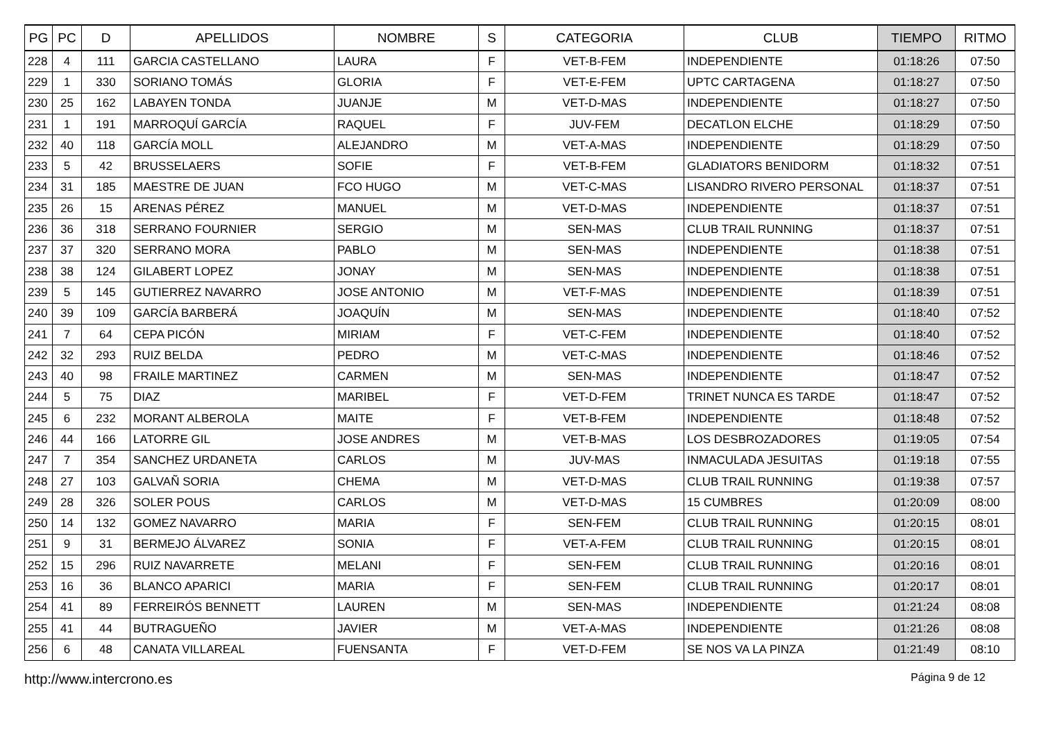| PG | PC | D | APELLIDOS | NOMBRE | S | CATEGORIA | CLUB | TIEMPO | RITMO |
| --- | --- | --- | --- | --- | --- | --- | --- | --- | --- |
| 228 | 4 | 111 | GARCIA CASTELLANO | LAURA | F | VET-B-FEM | INDEPENDIENTE | 01:18:26 | 07:50 |
| 229 | 1 | 330 | SORIANO TOMÁS | GLORIA | F | VET-E-FEM | UPTC CARTAGENA | 01:18:27 | 07:50 |
| 230 | 25 | 162 | LABAYEN TONDA | JUANJE | M | VET-D-MAS | INDEPENDIENTE | 01:18:27 | 07:50 |
| 231 | 1 | 191 | MARROQUÍ GARCÍA | RAQUEL | F | JUV-FEM | DECATLON ELCHE | 01:18:29 | 07:50 |
| 232 | 40 | 118 | GARCÍA MOLL | ALEJANDRO | M | VET-A-MAS | INDEPENDIENTE | 01:18:29 | 07:50 |
| 233 | 5 | 42 | BRUSSELAERS | SOFIE | F | VET-B-FEM | GLADIATORS BENIDORM | 01:18:32 | 07:51 |
| 234 | 31 | 185 | MAESTRE DE JUAN | FCO HUGO | M | VET-C-MAS | LISANDRO RIVERO PERSONAL | 01:18:37 | 07:51 |
| 235 | 26 | 15 | ARENAS PÉREZ | MANUEL | M | VET-D-MAS | INDEPENDIENTE | 01:18:37 | 07:51 |
| 236 | 36 | 318 | SERRANO FOURNIER | SERGIO | M | SEN-MAS | CLUB TRAIL RUNNING | 01:18:37 | 07:51 |
| 237 | 37 | 320 | SERRANO MORA | PABLO | M | SEN-MAS | INDEPENDIENTE | 01:18:38 | 07:51 |
| 238 | 38 | 124 | GILABERT LOPEZ | JONAY | M | SEN-MAS | INDEPENDIENTE | 01:18:38 | 07:51 |
| 239 | 5 | 145 | GUTIERREZ NAVARRO | JOSE ANTONIO | M | VET-F-MAS | INDEPENDIENTE | 01:18:39 | 07:51 |
| 240 | 39 | 109 | GARCÍA BARBERÁ | JOAQUÍN | M | SEN-MAS | INDEPENDIENTE | 01:18:40 | 07:52 |
| 241 | 7 | 64 | CEPA PICÓN | MIRIAM | F | VET-C-FEM | INDEPENDIENTE | 01:18:40 | 07:52 |
| 242 | 32 | 293 | RUIZ BELDA | PEDRO | M | VET-C-MAS | INDEPENDIENTE | 01:18:46 | 07:52 |
| 243 | 40 | 98 | FRAILE MARTINEZ | CARMEN | M | SEN-MAS | INDEPENDIENTE | 01:18:47 | 07:52 |
| 244 | 5 | 75 | DIAZ | MARIBEL | F | VET-D-FEM | TRINET NUNCA ES TARDE | 01:18:47 | 07:52 |
| 245 | 6 | 232 | MORANT ALBEROLA | MAITE | F | VET-B-FEM | INDEPENDIENTE | 01:18:48 | 07:52 |
| 246 | 44 | 166 | LATORRE GIL | JOSE ANDRES | M | VET-B-MAS | LOS DESBROZADORES | 01:19:05 | 07:54 |
| 247 | 7 | 354 | SANCHEZ URDANETA | CARLOS | M | JUV-MAS | INMACULADA JESUITAS | 01:19:18 | 07:55 |
| 248 | 27 | 103 | GALVAÑ SORIA | CHEMA | M | VET-D-MAS | CLUB TRAIL RUNNING | 01:19:38 | 07:57 |
| 249 | 28 | 326 | SOLER POUS | CARLOS | M | VET-D-MAS | 15 CUMBRES | 01:20:09 | 08:00 |
| 250 | 14 | 132 | GOMEZ NAVARRO | MARIA | F | SEN-FEM | CLUB TRAIL RUNNING | 01:20:15 | 08:01 |
| 251 | 9 | 31 | BERMEJO ÁLVAREZ | SONIA | F | VET-A-FEM | CLUB TRAIL RUNNING | 01:20:15 | 08:01 |
| 252 | 15 | 296 | RUIZ NAVARRETE | MELANI | F | SEN-FEM | CLUB TRAIL RUNNING | 01:20:16 | 08:01 |
| 253 | 16 | 36 | BLANCO APARICI | MARIA | F | SEN-FEM | CLUB TRAIL RUNNING | 01:20:17 | 08:01 |
| 254 | 41 | 89 | FERREIRÓS BENNETT | LAUREN | M | SEN-MAS | INDEPENDIENTE | 01:21:24 | 08:08 |
| 255 | 41 | 44 | BUTRAGUEÑO | JAVIER | M | VET-A-MAS | INDEPENDIENTE | 01:21:26 | 08:08 |
| 256 | 6 | 48 | CANATA VILLAREAL | FUENSANTA | F | VET-D-FEM | SE NOS VA LA PINZA | 01:21:49 | 08:10 |
http://www.intercrono.es Página 9 de 12